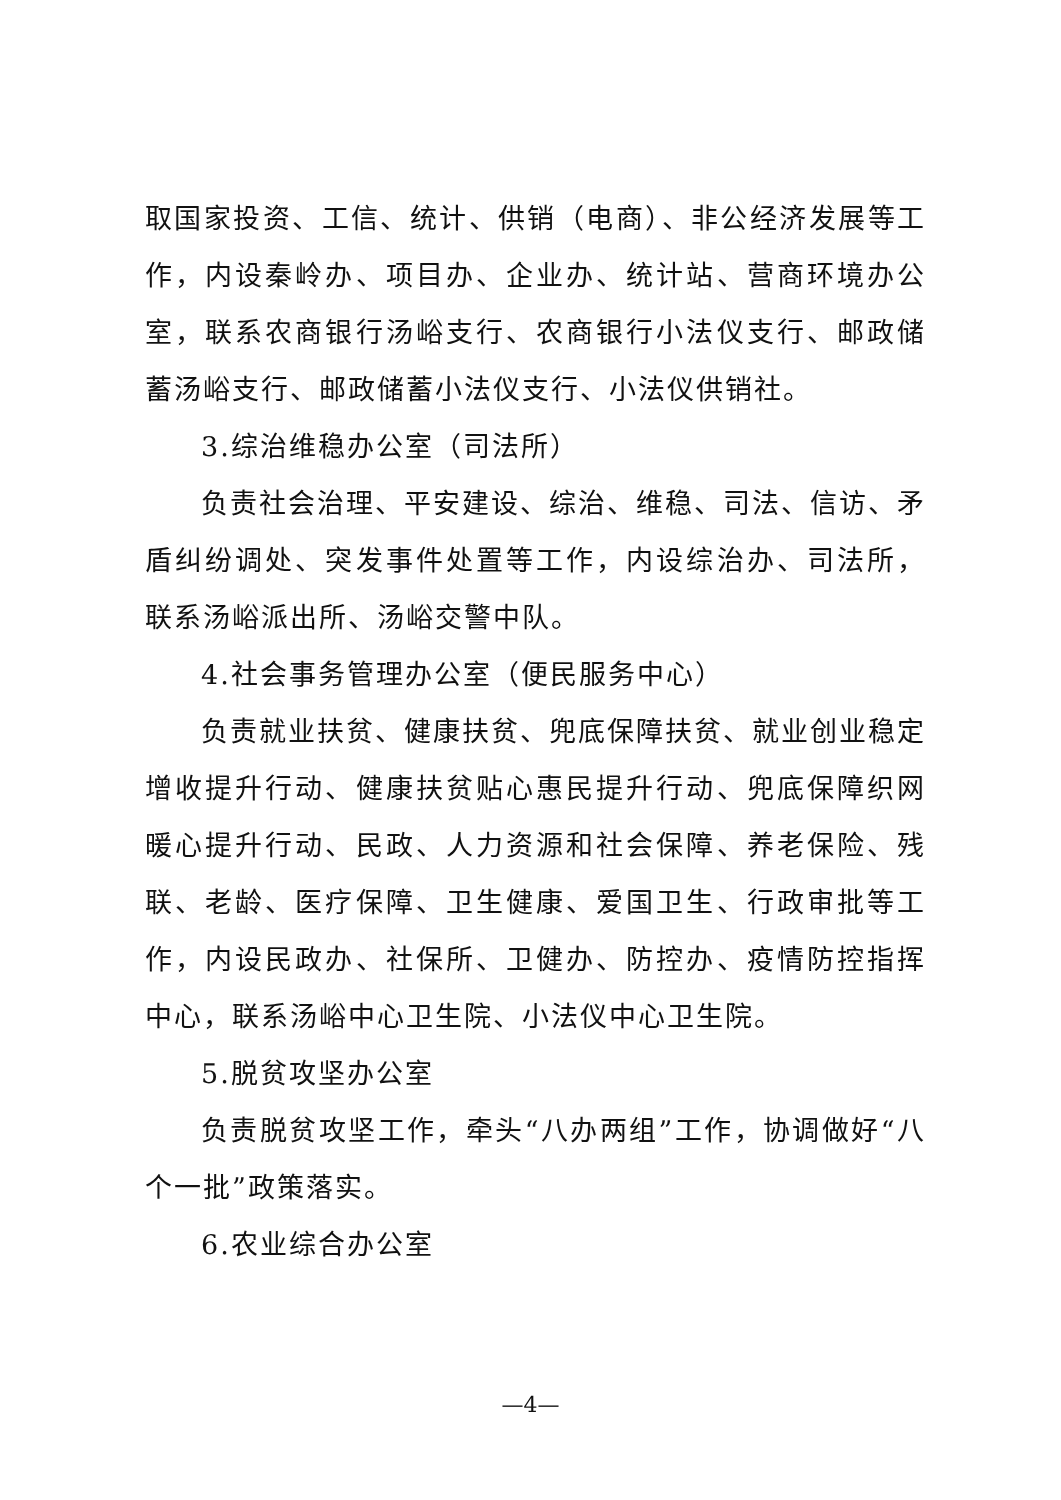取国家投资、工信、统计、供销（电商）、非公经济发展等工作，内设秦岭办、项目办、企业办、统计站、营商环境办公室，联系农商银行汤峪支行、农商银行小法仪支行、邮政储蓄汤峪支行、邮政储蓄小法仪支行、小法仪供销社。
3.综治维稳办公室（司法所）
负责社会治理、平安建设、综治、维稳、司法、信访、矛盾纠纷调处、突发事件处置等工作，内设综治办、司法所，联系汤峪派出所、汤峪交警中队。
4.社会事务管理办公室（便民服务中心）
负责就业扶贫、健康扶贫、兜底保障扶贫、就业创业稳定增收提升行动、健康扶贫贴心惠民提升行动、兜底保障织网暖心提升行动、民政、人力资源和社会保障、养老保险、残联、老龄、医疗保障、卫生健康、爱国卫生、行政审批等工作，内设民政办、社保所、卫健办、防控办、疫情防控指挥中心，联系汤峪中心卫生院、小法仪中心卫生院。
5.脱贫攻坚办公室
负责脱贫攻坚工作，牵头“八办两组”工作，协调做好“八个一批”政策落实。
6.农业综合办公室
—4—